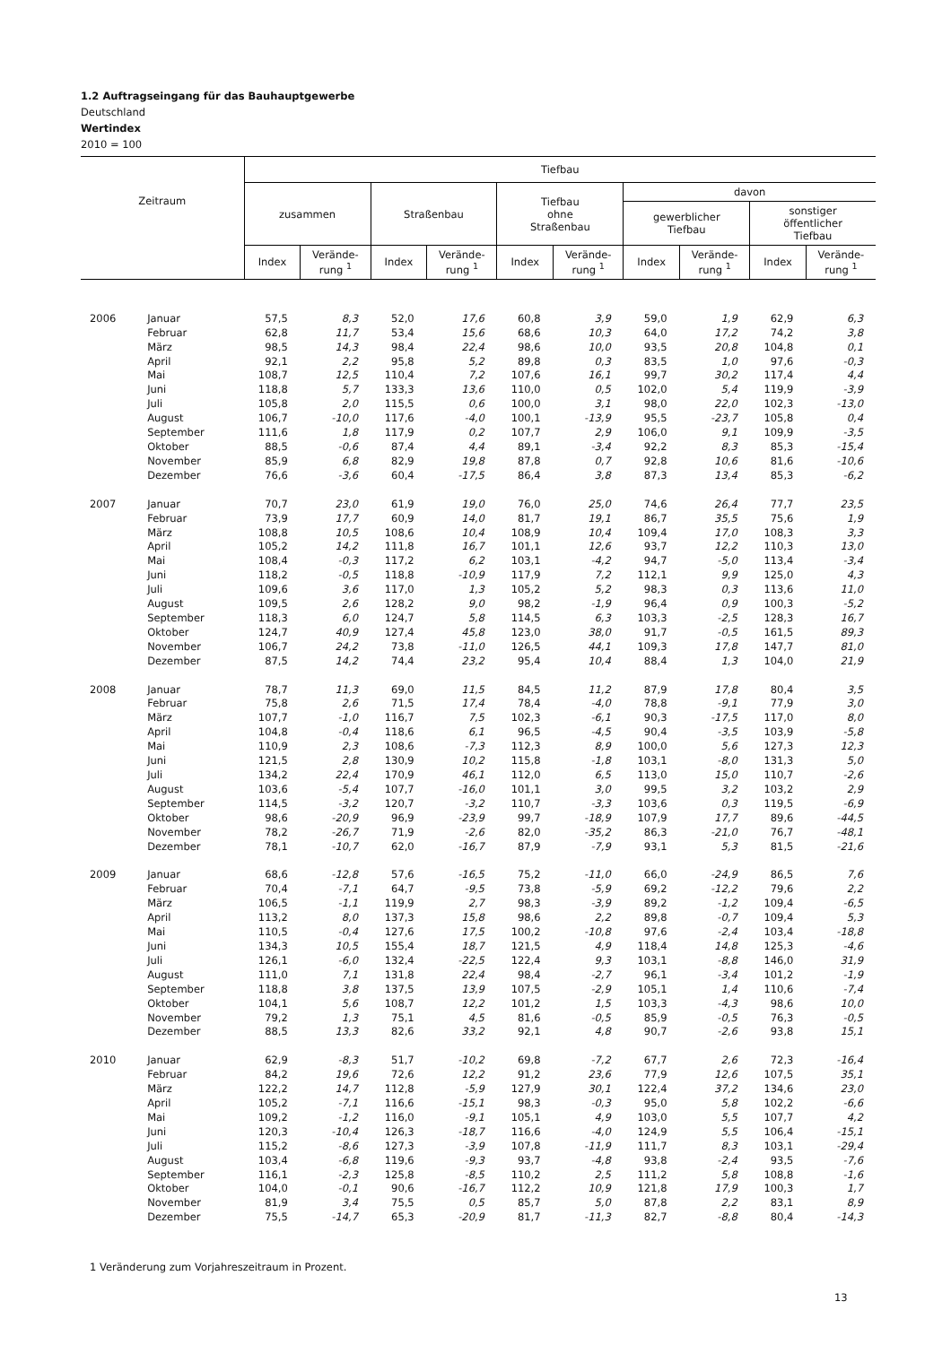1.2 Auftragseingang für das Bauhauptgewerbe
Deutschland
Wertindex
2010 = 100
| Zeitraum | | Tiefbau | | | | | | | | | |
| --- | --- | --- | --- | --- | --- | --- | --- | --- | --- | --- | --- |
| | | zusammen | | Straßenbau | | Tiefbau ohne Straßenbau | | davon | | | |
| | | | | | | | | gewerblicher Tiefbau | | sonstiger öffentlicher Tiefbau | |
| | | Index | Verände- rung <sup>1</sup> | Index | Verände- rung <sup>1</sup> | Index | Verände- rung <sup>1</sup> | Index | Verände- rung <sup>1</sup> | Index | Verände- rung <sup>1</sup> |
| 2006 | Januar | 57,5 | 8,3 | 52,0 | 17,6 | 60,8 | 3,9 | 59,0 | 1,9 | 62,9 | 6,3 |
| | Februar | 62,8 | 11,7 | 53,4 | 15,6 | 68,6 | 10,3 | 64,0 | 17,2 | 74,2 | 3,8 |
| | März | 98,5 | 14,3 | 98,4 | 22,4 | 98,6 | 10,0 | 93,5 | 20,8 | 104,8 | 0,1 |
| | April | 92,1 | 2,2 | 95,8 | 5,2 | 89,8 | 0,3 | 83,5 | 1,0 | 97,6 | -0,3 |
| | Mai | 108,7 | 12,5 | 110,4 | 7,2 | 107,6 | 16,1 | 99,7 | 30,2 | 117,4 | 4,4 |
| | Juni | 118,8 | 5,7 | 133,3 | 13,6 | 110,0 | 0,5 | 102,0 | 5,4 | 119,9 | -3,9 |
| | Juli | 105,8 | 2,0 | 115,5 | 0,6 | 100,0 | 3,1 | 98,0 | 22,0 | 102,3 | -13,0 |
| | August | 106,7 | -10,0 | 117,6 | -4,0 | 100,1 | -13,9 | 95,5 | -23,7 | 105,8 | 0,4 |
| | September | 111,6 | 1,8 | 117,9 | 0,2 | 107,7 | 2,9 | 106,0 | 9,1 | 109,9 | -3,5 |
| | Oktober | 88,5 | -0,6 | 87,4 | 4,4 | 89,1 | -3,4 | 92,2 | 8,3 | 85,3 | -15,4 |
| | November | 85,9 | 6,8 | 82,9 | 19,8 | 87,8 | 0,7 | 92,8 | 10,6 | 81,6 | -10,6 |
| | Dezember | 76,6 | -3,6 | 60,4 | -17,5 | 86,4 | 3,8 | 87,3 | 13,4 | 85,3 | -6,2 |
| 2007 | Januar | 70,7 | 23,0 | 61,9 | 19,0 | 76,0 | 25,0 | 74,6 | 26,4 | 77,7 | 23,5 |
| | Februar | 73,9 | 17,7 | 60,9 | 14,0 | 81,7 | 19,1 | 86,7 | 35,5 | 75,6 | 1,9 |
| | März | 108,8 | 10,5 | 108,6 | 10,4 | 108,9 | 10,4 | 109,4 | 17,0 | 108,3 | 3,3 |
| | April | 105,2 | 14,2 | 111,8 | 16,7 | 101,1 | 12,6 | 93,7 | 12,2 | 110,3 | 13,0 |
| | Mai | 108,4 | -0,3 | 117,2 | 6,2 | 103,1 | -4,2 | 94,7 | -5,0 | 113,4 | -3,4 |
| | Juni | 118,2 | -0,5 | 118,8 | -10,9 | 117,9 | 7,2 | 112,1 | 9,9 | 125,0 | 4,3 |
| | Juli | 109,6 | 3,6 | 117,0 | 1,3 | 105,2 | 5,2 | 98,3 | 0,3 | 113,6 | 11,0 |
| | August | 109,5 | 2,6 | 128,2 | 9,0 | 98,2 | -1,9 | 96,4 | 0,9 | 100,3 | -5,2 |
| | September | 118,3 | 6,0 | 124,7 | 5,8 | 114,5 | 6,3 | 103,3 | -2,5 | 128,3 | 16,7 |
| | Oktober | 124,7 | 40,9 | 127,4 | 45,8 | 123,0 | 38,0 | 91,7 | -0,5 | 161,5 | 89,3 |
| | November | 106,7 | 24,2 | 73,8 | -11,0 | 126,5 | 44,1 | 109,3 | 17,8 | 147,7 | 81,0 |
| | Dezember | 87,5 | 14,2 | 74,4 | 23,2 | 95,4 | 10,4 | 88,4 | 1,3 | 104,0 | 21,9 |
| 2008 | Januar | 78,7 | 11,3 | 69,0 | 11,5 | 84,5 | 11,2 | 87,9 | 17,8 | 80,4 | 3,5 |
| | Februar | 75,8 | 2,6 | 71,5 | 17,4 | 78,4 | -4,0 | 78,8 | -9,1 | 77,9 | 3,0 |
| | März | 107,7 | -1,0 | 116,7 | 7,5 | 102,3 | -6,1 | 90,3 | -17,5 | 117,0 | 8,0 |
| | April | 104,8 | -0,4 | 118,6 | 6,1 | 96,5 | -4,5 | 90,4 | -3,5 | 103,9 | -5,8 |
| | Mai | 110,9 | 2,3 | 108,6 | -7,3 | 112,3 | 8,9 | 100,0 | 5,6 | 127,3 | 12,3 |
| | Juni | 121,5 | 2,8 | 130,9 | 10,2 | 115,8 | -1,8 | 103,1 | -8,0 | 131,3 | 5,0 |
| | Juli | 134,2 | 22,4 | 170,9 | 46,1 | 112,0 | 6,5 | 113,0 | 15,0 | 110,7 | -2,6 |
| | August | 103,6 | -5,4 | 107,7 | -16,0 | 101,1 | 3,0 | 99,5 | 3,2 | 103,2 | 2,9 |
| | September | 114,5 | -3,2 | 120,7 | -3,2 | 110,7 | -3,3 | 103,6 | 0,3 | 119,5 | -6,9 |
| | Oktober | 98,6 | -20,9 | 96,9 | -23,9 | 99,7 | -18,9 | 107,9 | 17,7 | 89,6 | -44,5 |
| | November | 78,2 | -26,7 | 71,9 | -2,6 | 82,0 | -35,2 | 86,3 | -21,0 | 76,7 | -48,1 |
| | Dezember | 78,1 | -10,7 | 62,0 | -16,7 | 87,9 | -7,9 | 93,1 | 5,3 | 81,5 | -21,6 |
| 2009 | Januar | 68,6 | -12,8 | 57,6 | -16,5 | 75,2 | -11,0 | 66,0 | -24,9 | 86,5 | 7,6 |
| | Februar | 70,4 | -7,1 | 64,7 | -9,5 | 73,8 | -5,9 | 69,2 | -12,2 | 79,6 | 2,2 |
| | März | 106,5 | -1,1 | 119,9 | 2,7 | 98,3 | -3,9 | 89,2 | -1,2 | 109,4 | -6,5 |
| | April | 113,2 | 8,0 | 137,3 | 15,8 | 98,6 | 2,2 | 89,8 | -0,7 | 109,4 | 5,3 |
| | Mai | 110,5 | -0,4 | 127,6 | 17,5 | 100,2 | -10,8 | 97,6 | -2,4 | 103,4 | -18,8 |
| | Juni | 134,3 | 10,5 | 155,4 | 18,7 | 121,5 | 4,9 | 118,4 | 14,8 | 125,3 | -4,6 |
| | Juli | 126,1 | -6,0 | 132,4 | -22,5 | 122,4 | 9,3 | 103,1 | -8,8 | 146,0 | 31,9 |
| | August | 111,0 | 7,1 | 131,8 | 22,4 | 98,4 | -2,7 | 96,1 | -3,4 | 101,2 | -1,9 |
| | September | 118,8 | 3,8 | 137,5 | 13,9 | 107,5 | -2,9 | 105,1 | 1,4 | 110,6 | -7,4 |
| | Oktober | 104,1 | 5,6 | 108,7 | 12,2 | 101,2 | 1,5 | 103,3 | -4,3 | 98,6 | 10,0 |
| | November | 79,2 | 1,3 | 75,1 | 4,5 | 81,6 | -0,5 | 85,9 | -0,5 | 76,3 | -0,5 |
| | Dezember | 88,5 | 13,3 | 82,6 | 33,2 | 92,1 | 4,8 | 90,7 | -2,6 | 93,8 | 15,1 |
| 2010 | Januar | 62,9 | -8,3 | 51,7 | -10,2 | 69,8 | -7,2 | 67,7 | 2,6 | 72,3 | -16,4 |
| | Februar | 84,2 | 19,6 | 72,6 | 12,2 | 91,2 | 23,6 | 77,9 | 12,6 | 107,5 | 35,1 |
| | März | 122,2 | 14,7 | 112,8 | -5,9 | 127,9 | 30,1 | 122,4 | 37,2 | 134,6 | 23,0 |
| | April | 105,2 | -7,1 | 116,6 | -15,1 | 98,3 | -0,3 | 95,0 | 5,8 | 102,2 | -6,6 |
| | Mai | 109,2 | -1,2 | 116,0 | -9,1 | 105,1 | 4,9 | 103,0 | 5,5 | 107,7 | 4,2 |
| | Juni | 120,3 | -10,4 | 126,3 | -18,7 | 116,6 | -4,0 | 124,9 | 5,5 | 106,4 | -15,1 |
| | Juli | 115,2 | -8,6 | 127,3 | -3,9 | 107,8 | -11,9 | 111,7 | 8,3 | 103,1 | -29,4 |
| | August | 103,4 | -6,8 | 119,6 | -9,3 | 93,7 | -4,8 | 93,8 | -2,4 | 93,5 | -7,6 |
| | September | 116,1 | -2,3 | 125,8 | -8,5 | 110,2 | 2,5 | 111,2 | 5,8 | 108,8 | -1,6 |
| | Oktober | 104,0 | -0,1 | 90,6 | -16,7 | 112,2 | 10,9 | 121,8 | 17,9 | 100,3 | 1,7 |
| | November | 81,9 | 3,4 | 75,5 | 0,5 | 85,7 | 5,0 | 87,8 | 2,2 | 83,1 | 8,9 |
| | Dezember | 75,5 | -14,7 | 65,3 | -20,9 | 81,7 | -11,3 | 82,7 | -8,8 | 80,4 | -14,3 |
1 Veränderung zum Vorjahreszeitraum in Prozent.
13